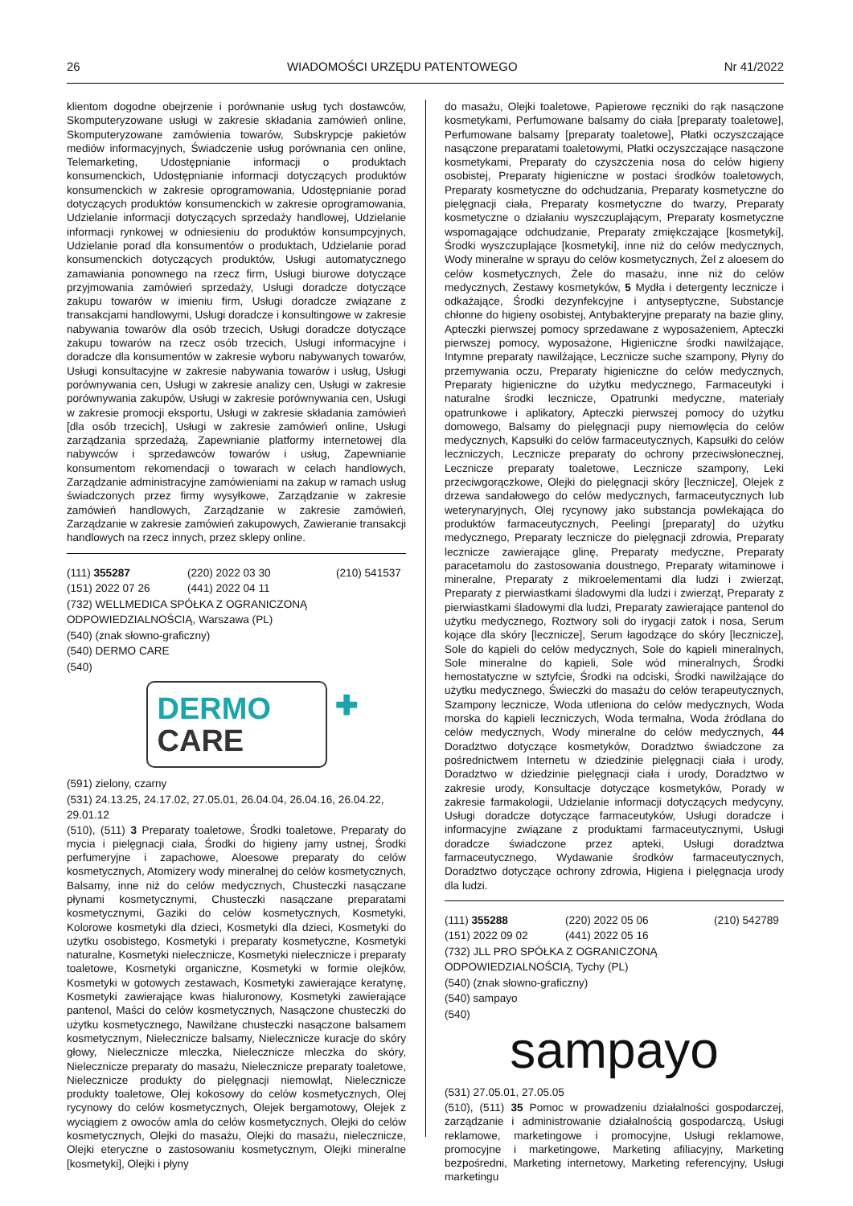26 WIADOMOŚCI URZĘDU PATENTOWEGO Nr 41/2022
klientom dogodne obejrzenie i porównanie usług tych dostawców, Skomputeryzowane usługi w zakresie składania zamówień online, Skomputeryzowane zamówienia towarów, Subskrypcje pakietów mediów informacyjnych, Świadczenie usług porównania cen online, Telemarketing, Udostępnianie informacji o produktach konsumenckich, Udostępnianie informacji dotyczących produktów konsumenckich w zakresie oprogramowania, Udostępnianie porad dotyczących produktów konsumenckich w zakresie oprogramowania, Udzielanie informacji dotyczących sprzedaży handlowej, Udzielanie informacji rynkowej w odniesieniu do produktów konsumpcyjnych, Udzielanie porad dla konsumentów o produktach, Udzielanie porad konsumenckich dotyczących produktów, Usługi automatycznego zamawiania ponownego na rzecz firm, Usługi biurowe dotyczące przyjmowania zamówień sprzedaży, Usługi doradcze dotyczące zakupu towarów w imieniu firm, Usługi doradcze związane z transakcjami handlowymi, Usługi doradcze i konsultingowe w zakresie nabywania towarów dla osób trzecich, Usługi doradcze dotyczące zakupu towarów na rzecz osób trzecich, Usługi informacyjne i doradcze dla konsumentów w zakresie wyboru nabywanych towarów, Usługi konsultacyjne w zakresie nabywania towarów i usług, Usługi porównywania cen, Usługi w zakresie analizy cen, Usługi w zakresie porównywania zakupów, Usługi w zakresie porównywania cen, Usługi w zakresie promocji eksportu, Usługi w zakresie składania zamówień [dla osób trzecich], Usługi w zakresie zamówień online, Usługi zarządzania sprzedażą, Zapewnianie platformy internetowej dla nabywców i sprzedawców towarów i usług, Zapewnianie konsumentom rekomendacji o towarach w celach handlowych, Zarządzanie administracyjne zamówieniami na zakup w ramach usług świadczonych przez firmy wysyłkowe, Zarządzanie w zakresie zamówień handlowych, Zarządzanie w zakresie zamówień, Zarządzanie w zakresie zamówień zakupowych, Zawieranie transakcji handlowych na rzecz innych, przez sklepy online.
(111) 355287 (220) 2022 03 30 (210) 541537
(151) 2022 07 26 (441) 2022 04 11
(732) WELLMEDICA SPÓŁKA Z OGRANICZONĄ ODPOWIEDZIALNOŚCIĄ, Warszawa (PL)
(540) (znak słowno-graficzny)
(540) DERMO CARE
(540)
DERMO
CARE
✚
(591) zielony, czarny
(531) 24.13.25, 24.17.02, 27.05.01, 26.04.04, 26.04.16, 26.04.22, 29.01.12
(510), (511) 3 Preparaty toaletowe, Środki toaletowe, Preparaty do mycia i pielęgnacji ciała, Środki do higieny jamy ustnej, Środki perfumeryjne i zapachowe, Aloesowe preparaty do celów kosmetycznych, Atomizery wody mineralnej do celów kosmetycznych, Balsamy, inne niż do celów medycznych, Chusteczki nasączane płynami kosmetycznymi, Chusteczki nasączane preparatami kosmetycznymi, Gaziki do celów kosmetycznych, Kosmetyki, Kolorowe kosmetyki dla dzieci, Kosmetyki dla dzieci, Kosmetyki do użytku osobistego, Kosmetyki i preparaty kosmetyczne, Kosmetyki naturalne, Kosmetyki nielecznicze, Kosmetyki nielecznicze i preparaty toaletowe, Kosmetyki organiczne, Kosmetyki w formie olejków, Kosmetyki w gotowych zestawach, Kosmetyki zawierające keratynę, Kosmetyki zawierające kwas hialuronowy, Kosmetyki zawierające pantenol, Maści do celów kosmetycznych, Nasączone chusteczki do użytku kosmetycznego, Nawilżane chusteczki nasączone balsamem kosmetycznym, Nielecznicze balsamy, Nielecznicze kuracje do skóry głowy, Nielecznicze mleczka, Nielecznicze mleczka do skóry, Nielecznicze preparaty do masażu, Nielecznicze preparaty toaletowe, Nielecznicze produkty do pielęgnacji niemowląt, Nielecznicze produkty toaletowe, Olej kokosowy do celów kosmetycznych, Olej rycynowy do celów kosmetycznych, Olejek bergamotowy, Olejek z wyciągiem z owoców amla do celów kosmetycznych, Olejki do celów kosmetycznych, Olejki do masażu, Olejki do masażu, nielecznicze, Olejki eteryczne o zastosowaniu kosmetycznym, Olejki mineralne [kosmetyki], Olejki i płyny
do masażu, Olejki toaletowe, Papierowe ręczniki do rąk nasączone kosmetykami, Perfumowane balsamy do ciała [preparaty toaletowe], Perfumowane balsamy [preparaty toaletowe], Płatki oczyszczające nasączone preparatami toaletowymi, Płatki oczyszczające nasączone kosmetykami, Preparaty do czyszczenia nosa do celów higieny osobistej, Preparaty higieniczne w postaci środków toaletowych, Preparaty kosmetyczne do odchudzania, Preparaty kosmetyczne do pielęgnacji ciała, Preparaty kosmetyczne do twarzy, Preparaty kosmetyczne o działaniu wyszczuplającym, Preparaty kosmetyczne wspomagające odchudzanie, Preparaty zmiękczające [kosmetyki], Środki wyszczuplające [kosmetyki], inne niż do celów medycznych, Wody mineralne w sprayu do celów kosmetycznych, Żel z aloesem do celów kosmetycznych, Żele do masażu, inne niż do celów medycznych, Zestawy kosmetyków, 5 Mydła i detergenty lecznicze i odkażające, Środki dezynfekcyjne i antyseptyczne, Substancje chłonne do higieny osobistej, Antybakteryjne preparaty na bazie gliny, Apteczki pierwszej pomocy sprzedawane z wyposażeniem, Apteczki pierwszej pomocy, wyposażone, Higieniczne środki nawilżające, Intymne preparaty nawilżające, Lecznicze suche szampony, Płyny do przemywania oczu, Preparaty higieniczne do celów medycznych, Preparaty higieniczne do użytku medycznego, Farmaceutyki i naturalne środki lecznicze, Opatrunki medyczne, materiały opatrunkowe i aplikatory, Apteczki pierwszej pomocy do użytku domowego, Balsamy do pielęgnacji pupy niemowlęcia do celów medycznych, Kapsułki do celów farmaceutycznych, Kapsułki do celów leczniczych, Lecznicze preparaty do ochrony przeciwsłonecznej, Lecznicze preparaty toaletowe, Lecznicze szampony, Leki przeciwgorączkowe, Olejki do pielęgnacji skóry [lecznicze], Olejek z drzewa sandałowego do celów medycznych, farmaceutycznych lub weterynaryjnych, Olej rycynowy jako substancja powlekająca do produktów farmaceutycznych, Peelingi [preparaty] do użytku medycznego, Preparaty lecznicze do pielęgnacji zdrowia, Preparaty lecznicze zawierające glinę, Preparaty medyczne, Preparaty paracetamolu do zastosowania doustnego, Preparaty witaminowe i mineralne, Preparaty z mikroelementami dla ludzi i zwierząt, Preparaty z pierwiastkami śladowymi dla ludzi i zwierząt, Preparaty z pierwiastkami śladowymi dla ludzi, Preparaty zawierające pantenol do użytku medycznego, Roztwory soli do irygacji zatok i nosa, Serum kojące dla skóry [lecznicze], Serum łagodzące do skóry [lecznicze], Sole do kąpieli do celów medycznych, Sole do kąpieli mineralnych, Sole mineralne do kąpieli, Sole wód mineralnych, Środki hemostatyczne w sztyfcie, Środki na odciski, Środki nawilżające do użytku medycznego, Świeczki do masażu do celów terapeutycznych, Szampony lecznicze, Woda utleniona do celów medycznych, Woda morska do kąpieli leczniczych, Woda termalna, Woda źródlana do celów medycznych, Wody mineralne do celów medycznych, 44 Doradztwo dotyczące kosmetyków, Doradztwo świadczone za pośrednictwem Internetu w dziedzinie pielęgnacji ciała i urody, Doradztwo w dziedzinie pielęgnacji ciała i urody, Doradztwo w zakresie urody, Konsultacje dotyczące kosmetyków, Porady w zakresie farmakologii, Udzielanie informacji dotyczących medycyny, Usługi doradcze dotyczące farmaceutyków, Usługi doradcze i informacyjne związane z produktami farmaceutycznymi, Usługi doradcze świadczone przez apteki, Usługi doradztwa farmaceutycznego, Wydawanie środków farmaceutycznych, Doradztwo dotyczące ochrony zdrowia, Higiena i pielęgnacja urody dla ludzi.
(111) 355288 (220) 2022 05 06 (210) 542789
(151) 2022 09 02 (441) 2022 05 16
(732) JLL PRO SPÓŁKA Z OGRANICZONĄ ODPOWIEDZIALNOŚCIĄ, Tychy (PL)
(540) (znak słowno-graficzny)
(540) sampayo
(540)
sampayo
(531) 27.05.01, 27.05.05
(510), (511) 35 Pomoc w prowadzeniu działalności gospodarczej, zarządzanie i administrowanie działalnością gospodarczą, Usługi reklamowe, marketingowe i promocyjne, Usługi reklamowe, promocyjne i marketingowe, Marketing afiliacyjny, Marketing bezpośredni, Marketing internetowy, Marketing referencyjny, Usługi marketingu